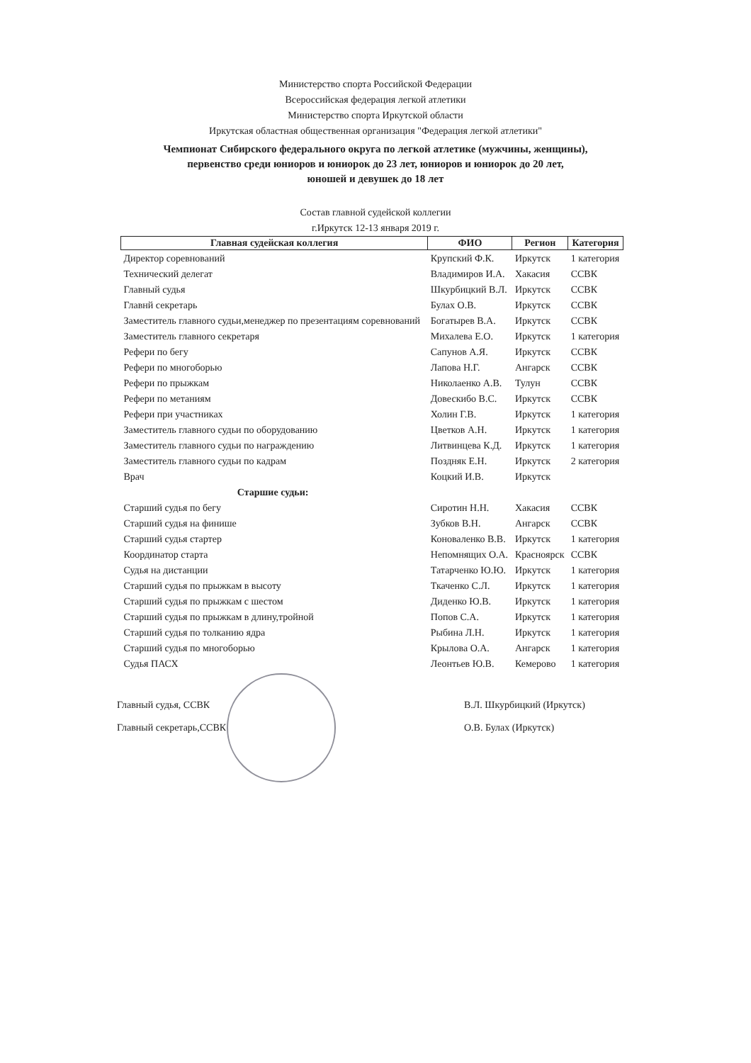Министерство спорта Российской Федерации
Всероссийская федерация легкой атлетики
Министерство спорта Иркутской области
Иркутская областная общественная организация "Федерация легкой атлетики"
Чемпионат Сибирского федерального округа по легкой атлетике (мужчины, женщины),
первенство среди юниоров и юниорок до 23 лет, юниоров и юниорок до 20 лет,
юношей и девушек до 18 лет
Состав главной судейской коллегии
г.Иркутск 12-13 января 2019 г.
| Главная судейская коллегия | ФИО | Регион | Категория |
| --- | --- | --- | --- |
| Директор соревнований | Крупский Ф.К. | Иркутск | 1 категория |
| Технический делегат | Владимиров И.А. | Хакасия | ССВК |
| Главный судья | Шкурбицкий В.Л. | Иркутск | ССВК |
| Главнй секретарь | Булах О.В. | Иркутск | ССВК |
| Заместитель главного судьи,менеджер по презентациям соревнований | Богатырев В.А. | Иркутск | ССВК |
| Заместитель главного секретаря | Михалева Е.О. | Иркутск | 1 категория |
| Рефери по бегу | Сапунов А.Я. | Иркутск | ССВК |
| Рефери по многоборью | Лапова Н.Г. | Ангарск | ССВК |
| Рефери по прыжкам | Николаенко А.В. | Тулун | ССВК |
| Рефери по метаниям | Довескибо В.С. | Иркутск | ССВК |
| Рефери при участниках | Холин Г.В. | Иркутск | 1 категория |
| Заместитель главного судьи по оборудованию | Цветков А.Н. | Иркутск | 1 категория |
| Заместитель главного судьи по награждению | Литвинцева К.Д. | Иркутск | 1 категория |
| Заместитель главного судьи по кадрам | Поздняк Е.Н. | Иркутск | 2 категория |
| Врач | Коцкий И.В. | Иркутск | |
| Старшие судьи: | | | |
| Старший судья по бегу | Сиротин Н.Н. | Хакасия | ССВК |
| Старший судья на финише | Зубков В.Н. | Ангарск | ССВК |
| Старший судья стартер | Коноваленко В.В. | Иркутск | 1 категория |
| Координатор старта | Непомнящих О.А. | Красноярск | ССВК |
| Судья на дистанции | Татарченко Ю.Ю. | Иркутск | 1 категория |
| Старший судья по прыжкам в высоту | Ткаченко С.Л. | Иркутск | 1 категория |
| Старший судья по прыжкам с шестом | Диденко Ю.В. | Иркутск | 1 категория |
| Старший судья по прыжкам в длину,тройной | Попов С.А. | Иркутск | 1 категория |
| Старший судья по толканию ядра | Рыбина Л.Н. | Иркутск | 1 категория |
| Старший судья по многоборью | Крылова О.А. | Ангарск | 1 категория |
| Судья ПАСХ | Леонтьев Ю.В. | Кемерово | 1 категория |
Главный судья, ССВК
В.Л. Шкурбицкий (Иркутск)
Главный секретарь,ССВК
О.В. Булах (Иркутск)